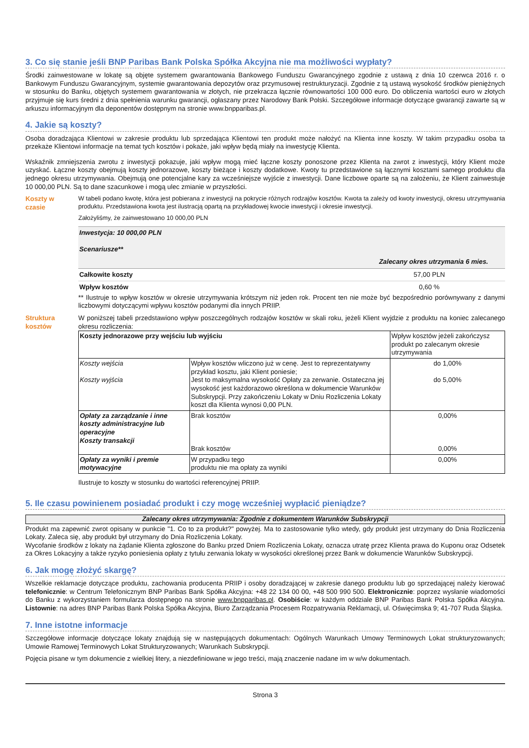3. Co się stanie jeśli BNP Paribas Bank Polska Spółka Akcyjna nie ma możliwości wypłaty?
Środki zainwestowane w lokatę są objęte systemem gwarantowania Bankowego Funduszu Gwarancyjnego zgodnie z ustawą z dnia 10 czerwca 2016 r. o Bankowym Funduszu Gwarancyjnym, systemie gwarantowania depozytów oraz przymusowej restrukturyzacji. Zgodnie z tą ustawą wysokość środków pieniężnych w stosunku do Banku, objętych systemem gwarantowania w złotych, nie przekracza łącznie równowartości 100 000 euro. Do obliczenia wartości euro w złotych przyjmuje się kurs średni z dnia spełnienia warunku gwarancji, ogłaszany przez Narodowy Bank Polski. Szczegółowe informacje dotyczące gwarancji zawarte są w arkuszu informacyjnym dla deponentów dostępnym na stronie www.bnpparibas.pl.
4. Jakie są koszty?
Osoba doradzająca Klientowi w zakresie produktu lub sprzedająca Klientowi ten produkt może nałożyć na Klienta inne koszty. W takim przypadku osoba ta przekaże Klientowi informacje na temat tych kosztów i pokaże, jaki wpływ będą miały na inwestycję Klienta.
Wskaźnik zmniejszenia zwrotu z inwestycji pokazuje, jaki wpływ mogą mieć łączne koszty ponoszone przez Klienta na zwrot z inwestycji, który Klient może uzyskać. Łączne koszty obejmują koszty jednorazowe, koszty bieżące i koszty dodatkowe. Kwoty tu przedstawione są łącznymi kosztami samego produktu dla jednego okresu utrzymywania. Obejmują one potencjalne kary za wcześniejsze wyjście z inwestycji. Dane liczbowe oparte są na założeniu, że Klient zainwestuje 10 000,00 PLN. Są to dane szacunkowe i mogą ulec zmianie w przyszłości.
Koszty w
czasie
W tabeli podano kwotę, która jest pobierana z inwestycji na pokrycie różnych rodzajów kosztów. Kwota ta zależy od kwoty inwestycji, okresu utrzymywania produktu. Przedstawiona kwota jest ilustracją opartą na przykładowej kwocie inwestycji i okresie inwestycji.
Założyliśmy, że zainwestowano 10 000,00 PLN
| Inwestycja: 10 000,00 PLN Scenariusze** | |
| | Zalecany okres utrzymania 6 mies. |
| Całkowite koszty | 57,00 PLN |
| Wpływ kosztów | 0,60 % |
** Ilustruje to wpływ kosztów w okresie utrzymywania krótszym niż jeden rok. Procent ten nie może być bezpośrednio porównywany z danymi liczbowymi dotyczącymi wpływu kosztów podanymi dla innych PRIIP.
Struktura
kosztów
W poniższej tabeli przedstawiono wpływ poszczególnych rodzajów kosztów w skali roku, jeżeli Klient wyjdzie z produktu na koniec zalecanego okresu rozliczenia:
| Koszty jednorazowe przy wejściu lub wyjściu | | Wpływ kosztów jeżeli zakończysz produkt po zalecanym okresie utrzymywania |
| Koszty wejścia Koszty wyjścia | Wpływ kosztów wliczono już w cenę. Jest to reprezentatywny przykład kosztu, jaki Klient poniesie; Jest to maksymalna wysokość Opłaty za zerwanie. Ostateczna jej wysokość jest każdorazowo określona w dokumencie Warunków Subskrypcji. Przy zakończeniu Lokaty w Dniu Rozliczenia Lokaty koszt dla Klienta wynosi 0,00 PLN. | do 1,00% do 5,00% |
| Opłaty za zarządzanie i inne koszty administracyjne lub operacyjne Koszty transakcji | Brak kosztów Brak kosztów | 0,00% 0,00% |
| Opłaty za wyniki i premie motywacyjne | W przypadku tego produktu nie ma opłaty za wyniki | 0,00% |
Ilustruje to koszty w stosunku do wartości referencyjnej PRIIP.
5. Ile czasu powinienem posiadać produkt i czy mogę wcześniej wypłacić pieniądze?
Zalecany okres utrzymywania: Zgodnie z dokumentem Warunków Subskrypcji
Produkt ma zapewnić zwrot opisany w punkcie "1. Co to za produkt?" powyżej. Ma to zastosowanie tylko wtedy, gdy produkt jest utrzymany do Dnia Rozliczenia Lokaty. Zaleca się, aby produkt był utrzymany do Dnia Rozliczenia Lokaty.
Wycofanie środków z lokaty na żądanie Klienta zgłoszone do Banku przed Dniem Rozliczenia Lokaty, oznacza utratę przez Klienta prawa do Kuponu oraz Odsetek za Okres Lokacyjny a także ryzyko poniesienia opłaty z tytułu zerwania lokaty w wysokości określonej przez Bank w dokumencie Warunków Subskrypcji.
6. Jak mogę złożyć skargę?
Wszelkie reklamacje dotyczące produktu, zachowania producenta PRIIP i osoby doradzającej w zakresie danego produktu lub go sprzedającej należy kierować telefonicznie: w Centrum Telefonicznym BNP Paribas Bank Spółka Akcyjna: +48 22 134 00 00, +48 500 990 500. Elektronicznie: poprzez wysłanie wiadomości do Banku z wykorzystaniem formularza dostępnego na stronie www.bnpparibas.pl. Osobiście: w każdym oddziale BNP Paribas Bank Polska Spółka Akcyjna. Listownie: na adres BNP Paribas Bank Polska Spółka Akcyjna, Biuro Zarządzania Procesem Rozpatrywania Reklamacji, ul. Oświęcimska 9; 41-707 Ruda Śląska.
7. Inne istotne informacje
Szczegółowe informacje dotyczące lokaty znajdują się w następujących dokumentach: Ogólnych Warunkach Umowy Terminowych Lokat strukturyzowanych; Umowie Ramowej Terminowych Lokat Strukturyzowanych; Warunkach Subskrypcji.
Pojęcia pisane w tym dokumencie z wielkiej litery, a niezdefiniowane w jego treści, mają znaczenie nadane im w w/w dokumentach.
Strona 3